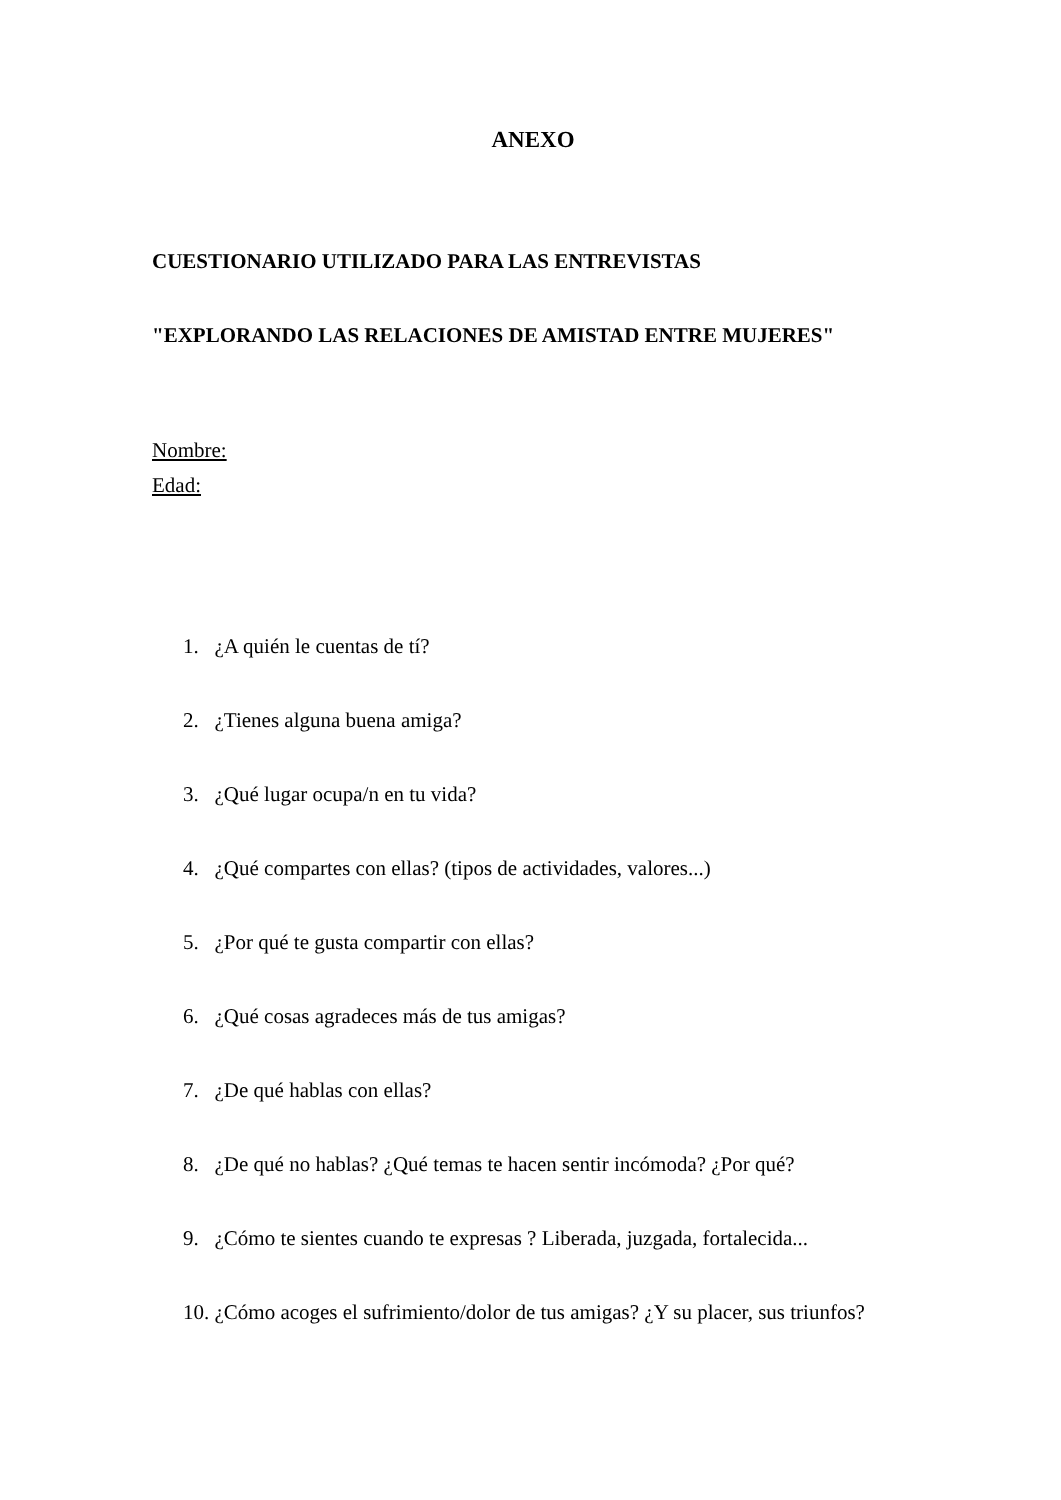ANEXO
CUESTIONARIO UTILIZADO PARA LAS ENTREVISTAS
"EXPLORANDO LAS RELACIONES DE AMISTAD ENTRE MUJERES"
Nombre:
Edad:
1. ¿A quién le cuentas de tí?
2. ¿Tienes alguna buena amiga?
3. ¿Qué lugar ocupa/n en tu vida?
4. ¿Qué compartes con ellas? (tipos de actividades, valores...)
5. ¿Por qué te gusta compartir con ellas?
6. ¿Qué cosas agradeces más de tus amigas?
7. ¿De qué hablas con ellas?
8. ¿De qué no hablas? ¿Qué temas te hacen sentir incómoda? ¿Por qué?
9. ¿Cómo te sientes cuando te expresas ? Liberada, juzgada, fortalecida...
10. ¿Cómo acoges el sufrimiento/dolor de tus amigas? ¿Y su placer, sus triunfos?